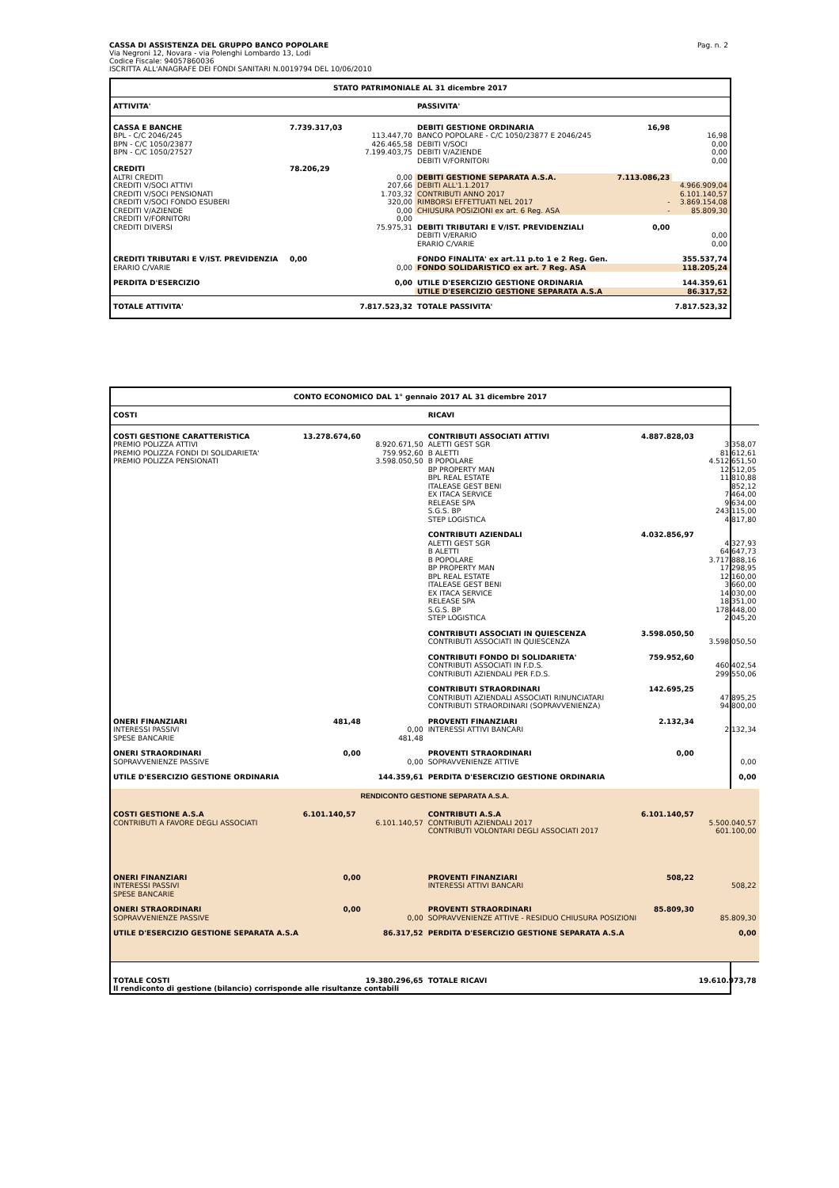Pag. n. 2 CASSA DI ASSISTENZA DEL GRUPPO BANCO POPOLARE
Via Negroni 12, Novara - via Polenghi Lombardo 13, Lodi
Codice Fiscale: 94057860036
ISCRITTA ALL'ANAGRAFE DEI FONDI SANITARI N.0019794 DEL 10/06/2010
STATO PATRIMONIALE AL 31 dicembre 2017
| ATTIVITA' | | | PASSIVITA' | | |
| CASSA E BANCHE | 7.739.317,03 | | DEBITI GESTIONE ORDINARIA | 16,98 | |
| BPL - C/C 2046/245 | | 113.447,70 | BANCO POPOLARE - C/C 1050/23877 E 2046/245 | | 16,98 |
| BPN - C/C 1050/23877 | | 426.465,58 | DEBITI V/SOCI | | 0,00 |
| BPN - C/C 1050/27527 | | 7.199.403,75 | DEBITI V/AZIENDE | | 0,00 |
| | | | DEBITI V/FORNITORI | | 0,00 |
| CREDITI | 78.206,29 | | | | |
| ALTRI CREDITI | | 0,00 | DEBITI GESTIONE SEPARATA A.S.A. | 7.113.086,23 | |
| CREDITI V/SOCI ATTIVI | | 207,66 | DEBITI ALL'1.1.2017 | | 4.966.909,04 |
| CREDITI V/SOCI PENSIONATI | | 1.703,32 | CONTRIBUTI ANNO 2017 | | 6.101.140,57 |
| CREDITI V/SOCI FONDO ESUBERI | | 320,00 | RIMBORSI EFFETTUATI NEL 2017 | - | 3.869.154,08 |
| CREDITI V/AZIENDE | | 0,00 | CHIUSURA POSIZIONI ex art. 6 Reg. ASA | - | 85.809,30 |
| CREDITI V/FORNITORI | | 0,00 | | | |
| CREDITI DIVERSI | | 75.975,31 | DEBITI TRIBUTARI E V/IST. PREVIDENZIALI | 0,00 | |
| | | | DEBITI V/ERARIO | | 0,00 |
| | | | ERARIO C/VARIE | | 0,00 |
| CREDITI TRIBUTARI E V/IST. PREVIDENZIA | 0,00 | | FONDO FINALITA' ex art.11 p.to 1 e 2 Reg. Gen. | | 355.537,74 |
| ERARIO C/VARIE | | 0,00 | FONDO SOLIDARISTICO ex art. 7 Reg. ASA | | 118.205,24 |
| PERDITA D'ESERCIZIO | | 0,00 | UTILE D'ESERCIZIO GESTIONE ORDINARIA | | 144.359,61 |
| | | | UTILE D'ESERCIZIO GESTIONE SEPARATA A.S.A | | 86.317,52 |
| TOTALE ATTIVITA' | | 7.817.523,32 | TOTALE PASSIVITA' | | 7.817.523,32 |
CONTO ECONOMICO DAL 1° gennaio 2017 AL 31 dicembre 2017
| COSTI | | | RICAVI | | |
| COSTI GESTIONE CARATTERISTICA | 13.278.674,60 | | CONTRIBUTI ASSOCIATI ATTIVI | 4.887.828,03 | |
| PREMIO POLIZZA ATTIVI | | 8.920.671,50 | ALETTI GEST SGR | | 3.358,07 |
| PREMIO POLIZZA FONDI DI SOLIDARIETA' | | 759.952,60 | B ALETTI | | 81.612,61 |
| PREMIO POLIZZA PENSIONATI | | 3.598.050,50 | B POPOLARE | | 4.512.651,50 |
| | | | BP PROPERTY MAN | | 12.512,05 |
| | | | BPL REAL ESTATE | | 11.810,88 |
| | | | ITALEASE GEST BENI | | 852,12 |
| | | | EX ITACA SERVICE | | 7.464,00 |
| | | | RELEASE SPA | | 9.634,00 |
| | | | S.G.S. BP | | 243.115,00 |
| | | | STEP LOGISTICA | | 4.817,80 |
| | | | CONTRIBUTI AZIENDALI | 4.032.856,97 | |
| | | | ALETTI GEST SGR | | 4.327,93 |
| | | | B ALETTI | | 64.647,73 |
| | | | B POPOLARE | | 3.717.888,16 |
| | | | BP PROPERTY MAN | | 17.298,95 |
| | | | BPL REAL ESTATE | | 12.160,00 |
| | | | ITALEASE GEST BENI | | 3.660,00 |
| | | | EX ITACA SERVICE | | 14.030,00 |
| | | | RELEASE SPA | | 18.351,00 |
| | | | S.G.S. BP | | 178.448,00 |
| | | | STEP LOGISTICA | | 2.045,20 |
| | | | CONTRIBUTI ASSOCIATI IN QUIESCENZA | 3.598.050,50 | |
| | | | CONTRIBUTI ASSOCIATI IN QUIESCENZA | | 3.598.050,50 |
| | | | CONTRIBUTI FONDO DI SOLIDARIETA' | 759.952,60 | |
| | | | CONTRIBUTI ASSOCIATI IN F.D.S. | | 460.402,54 |
| | | | CONTRIBUTI AZIENDALI PER F.D.S. | | 299.550,06 |
| | | | CONTRIBUTI STRAORDINARI | 142.695,25 | |
| | | | CONTRIBUTI AZIENDALI ASSOCIATI RINUNCIATARI | | 47.895,25 |
| | | | CONTRIBUTI STRAORDINARI (SOPRAVVENIENZA) | | 94.800,00 |
| ONERI FINANZIARI | 481,48 | | PROVENTI FINANZIARI | 2.132,34 | |
| INTERESSI PASSIVI | | 0,00 | INTERESSI ATTIVI BANCARI | | 2.132,34 |
| SPESE BANCARIE | | 481,48 | | | |
| ONERI STRAORDINARI | 0,00 | | PROVENTI STRAORDINARI | 0,00 | |
| SOPRAVVENIENZE PASSIVE | | 0,00 | SOPRAVVENIENZE ATTIVE | | 0,00 |
| UTILE D'ESERCIZIO GESTIONE ORDINARIA | | 144.359,61 | PERDITA D'ESERCIZIO GESTIONE ORDINARIA | | 0,00 |
| RENDICONTO GESTIONE SEPARATA A.S.A. | | | | | |
| COSTI GESTIONE A.S.A | 6.101.140,57 | | CONTRIBUTI A.S.A | 6.101.140,57 | |
| CONTRIBUTI A FAVORE DEGLI ASSOCIATI | | 6.101.140,57 | CONTRIBUTI AZIENDALI 2017 | | 5.500.040,57 |
| | | | CONTRIBUTI VOLONTARI DEGLI ASSOCIATI 2017 | | 601.100,00 |
| ONERI FINANZIARI | 0,00 | | PROVENTI FINANZIARI | 508,22 | |
| INTERESSI PASSIVI | | | INTERESSI ATTIVI BANCARI | | 508,22 |
| SPESE BANCARIE | | | | | |
| ONERI STRAORDINARI | 0,00 | | PROVENTI STRAORDINARI | 85.809,30 | |
| SOPRAVVENIENZE PASSIVE | | 0,00 | SOPRAVVENIENZE ATTIVE - RESIDUO CHIUSURA POSIZIONI | | 85.809,30 |
| UTILE D'ESERCIZIO GESTIONE SEPARATA A.S.A | | 86.317,52 | PERDITA D'ESERCIZIO GESTIONE SEPARATA A.S.A | | 0,00 |
| TOTALE COSTI | | 19.380.296,65 | TOTALE RICAVI | | 19.610.973,78 |
| Il rendiconto di gestione (bilancio) corrisponde alle risultanze contabili | | | | | |